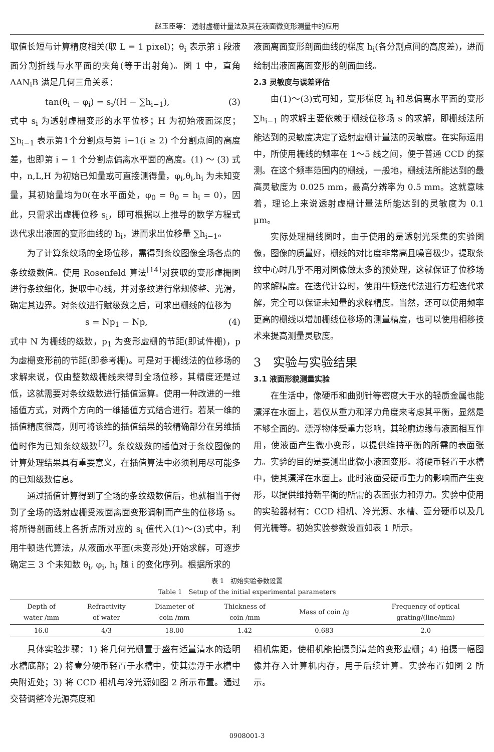赵玉臣等： 透射虚栅计量法及其在液面微变形测量中的应用
取值长短与计算精度相关(取 L = 1 pixel)；θ<sub>i</sub> 表示第 i 段液面分割折线与水平面的夹角(等于出射角)。图 1 中，直角 ΔAN<sub>i</sub>B 满足几何三角关系：
tan(θ<sub>i</sub> − φ<sub>i</sub>) = s<sub>i</sub>/(H − ∑h<sub>i−1</sub>), (3)
式中 s<sub>i</sub> 为透射虚栅变形的水平位移；H 为初始液面深度；∑h<sub>i−1</sub> 表示第1个分割点与第 i−1(i ≥ 2) 个分割点间的高度差，也即第 i − 1 个分割点偏离水平面的高度。(1) ～ (3) 式中，n,L,H 为初始已知量或可直接测得量，φ<sub>i</sub>,θ<sub>i</sub>,h<sub>i</sub> 为未知变量，其初始量均为0(在水平面处，φ<sub>0</sub> = θ<sub>0</sub> = h<sub>i</sub> = 0)，因此，只需求出虚栅位移 s<sub>i</sub>，即可根据以上推导的数学方程式迭代求出液面的变形曲线的 h<sub>i</sub>，进而求出位移量 ∑h<sub>i−1</sub>。
为了计算条纹场的全场位移，需得到条纹图像全场各点的条纹级数值。使用 Rosenfeld 算法<sup>[14]</sup>对获取的变形虚栅图进行条纹细化，提取中心线，并对条纹进行常规修整、光滑，确定其边界。对条纹进行赋级数之后，可求出栅线的位移为
s = Np<sub>1</sub> − Np, (4)
式中 N 为栅线的级数，p<sub>1</sub> 为变形虚栅的节距(即试件栅)，p 为虚栅变形前的节距(即参考栅)。可是对于栅线法的位移场的求解来说，仅由整数级栅线来得到全场位移，其精度还是过低，这就需要对条纹级数进行插值运算。使用一种改进的一维插值方式，对两个方向的一维插值方式结合进行。若某一维的插值精度很高，则可将该维的插值结果的较精确部分在另维插值时作为已知条纹级数<sup>[7]</sup>。条纹级数的插值对于条纹图像的计算处理结果具有重要意义，在插值算法中必须利用尽可能多的已知级数信息。
通过插值计算得到了全场的条纹级数值后，也就相当于得到了全场的透射虚栅受液面离面变形调制而产生的位移场 s。将所得剖面线上各折点所对应的 s<sub>i</sub> 值代入(1)～(3)式中，利用牛顿迭代算法，从液面水平面(未变形处)开始求解，可逐步确定三 3 个未知数 θ<sub>i</sub>, φ<sub>i</sub>, h<sub>i</sub> 随 i 的变化序列。根据所求的
液面离面变形剖面曲线的梯度 h<sub>i</sub>(各分割点间的高度差)，进而绘制出液面离面变形的剖面曲线。
2.3 灵敏度与误差评估
由(1)～(3)式可知，变形梯度 h<sub>i</sub> 和总偏离水平面的变形 ∑h<sub>i−1</sub> 的求解主要依赖于栅线位移场 s 的求解，即栅线法所能达到的灵敏度决定了透射虚栅计量法的灵敏度。在实际运用中，所使用栅线的频率在 1～5 线之间，便于普通 CCD 的探测。在这个频率范围内的栅线，一般地，栅线法所能达到的最高灵敏度为 0.025 mm，最高分辨率为 0.5 mm。这就意味着，理论上来说透射虚栅计量法所能达到的灵敏度为 0.1 μm。
实际处理栅线图时，由于使用的是透射光采集的实验图像，图像的质量好，栅线的对比度非常高且噪音极少，提取条纹中心时几乎不用对图像做太多的预处理，这就保证了位移场的求解精度。在迭代计算时，使用牛顿迭代法进行方程迭代求解，完全可以保证未知量的求解精度。当然，还可以使用频率更高的栅线以增加栅线位移场的测量精度，也可以使用相移技术来提高测量灵敏度。
3　实验与实验结果
3.1 液面形貌测量实验
在生活中，像硬币和曲别针等密度大于水的轻质金属也能漂浮在水面上，若仅从重力和浮力角度来考虑其平衡，显然是不够全面的。漂浮物体受重力影响，其轮廓边缘与液面相互作用，使液面产生微小变形，以提供维持平衡的所需的表面张力。实验的目的是要测出此微小液面变形。将硬币轻置于水槽中，使其漂浮在水面上。此时液面受硬币重力的影响而产生变形，以提供维持新平衡的所需的表面张力和浮力。实验中使用的实验器材有：CCD 相机、冷光源、水槽、壹分硬币以及几何光栅等。初始实验参数设置如表 1 所示。
表 1　初始实验参数设置
Table 1　Setup of the initial experimental parameters
| Depth of water /mm | Refractivity of water | Diameter of coin /mm | Thickness of coin /mm | Mass of coin /g | Frequency of optical grating/(line/mm) |
| --- | --- | --- | --- | --- | --- |
| 16.0 | 4/3 | 18.00 | 1.42 | 0.683 | 2.0 |
具体实验步骤：1) 将几何光栅置于盛有适量清水的透明水槽底部；2) 将壹分硬币轻置于水槽中，使其漂浮于水槽中央附近处；3) 将 CCD 相机与冷光源如图 2 所示布置。通过交替调整冷光源亮度和
相机焦距，使相机能拍摄到清楚的变形虚栅；4) 拍摄一幅图像并存入计算机内存，用于后续计算。实验布置如图 2 所示。
0908001-3